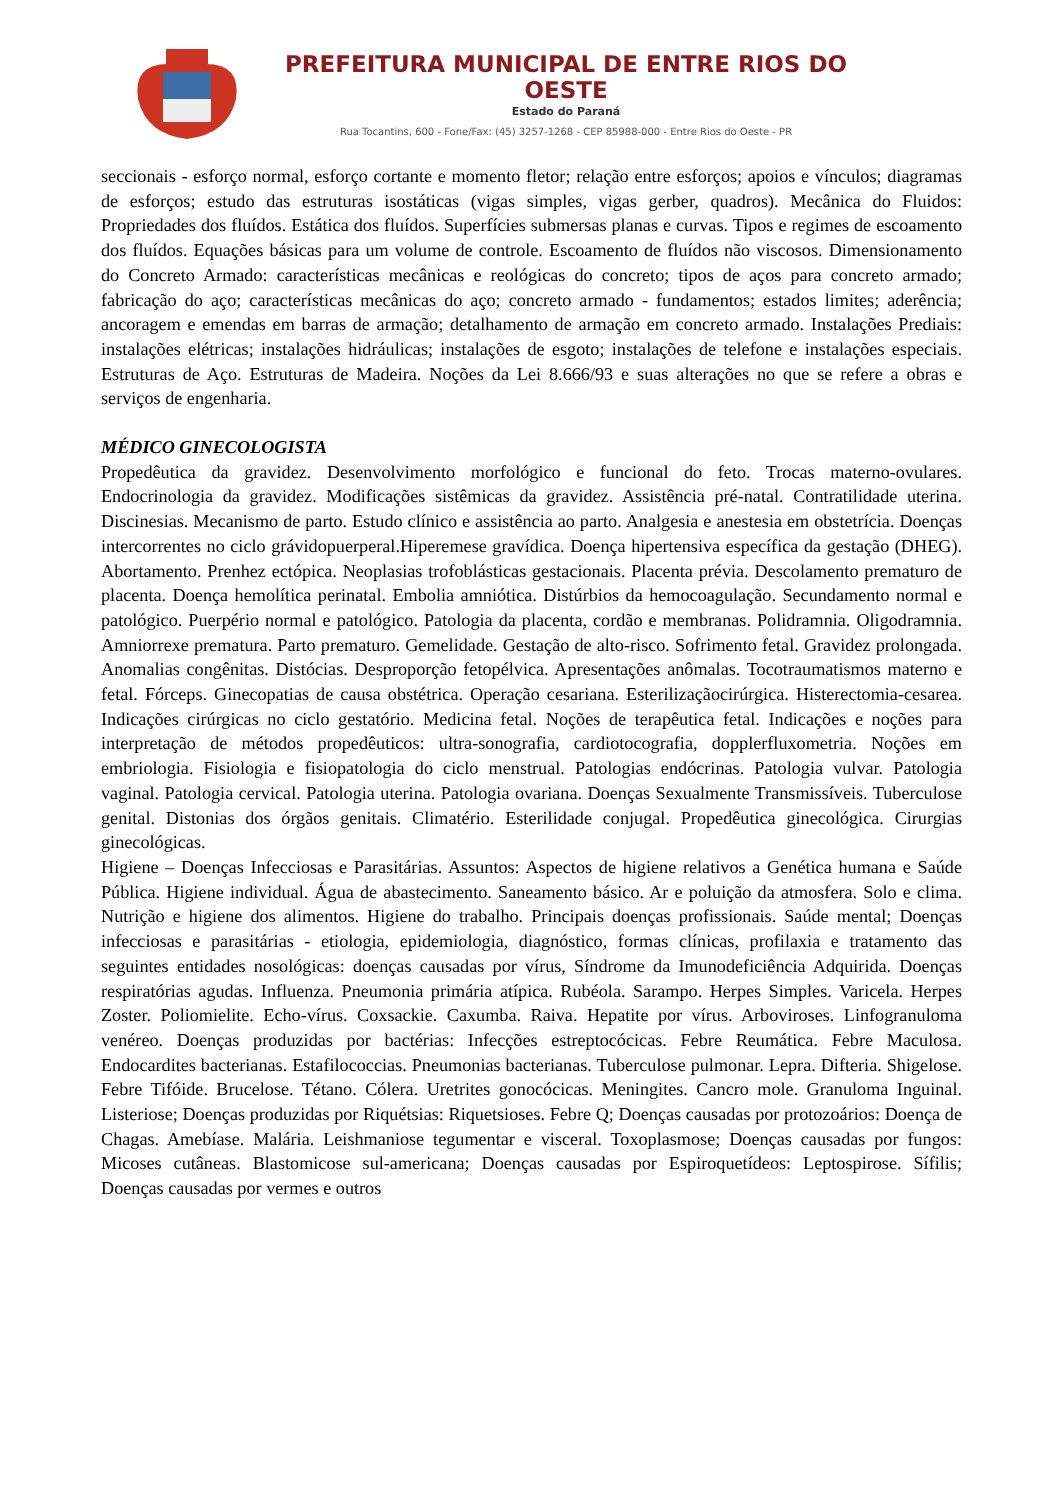PREFEITURA MUNICIPAL DE ENTRE RIOS DO OESTE
Estado do Paraná
Rua Tocantins, 600 - Fone/Fax: (45) 3257-1268 - CEP 85988-000 - Entre Rios do Oeste - PR
seccionais - esforço normal, esforço cortante e momento fletor; relação entre esforços; apoios e vínculos; diagramas de esforços; estudo das estruturas isostáticas (vigas simples, vigas gerber, quadros). Mecânica do Fluidos: Propriedades dos fluídos. Estática dos fluídos. Superfícies submersas planas e curvas. Tipos e regimes de escoamento dos fluídos. Equações básicas para um volume de controle. Escoamento de fluídos não viscosos. Dimensionamento do Concreto Armado: características mecânicas e reológicas do concreto; tipos de aços para concreto armado; fabricação do aço; características mecânicas do aço; concreto armado - fundamentos; estados limites; aderência; ancoragem e emendas em barras de armação; detalhamento de armação em concreto armado. Instalações Prediais: instalações elétricas; instalações hidráulicas; instalações de esgoto; instalações de telefone e instalações especiais. Estruturas de Aço. Estruturas de Madeira. Noções da Lei 8.666/93 e suas alterações no que se refere a obras e serviços de engenharia.
MÉDICO GINECOLOGISTA
Propedêutica da gravidez. Desenvolvimento morfológico e funcional do feto. Trocas materno-ovulares. Endocrinologia da gravidez. Modificações sistêmicas da gravidez. Assistência pré-natal. Contratilidade uterina. Discinesias. Mecanismo de parto. Estudo clínico e assistência ao parto. Analgesia e anestesia em obstetrícia. Doenças intercorrentes no ciclo grávidopuerperal.Hiperemese gravídica. Doença hipertensiva específica da gestação (DHEG). Abortamento. Prenhez ectópica. Neoplasias trofoblásticas gestacionais. Placenta prévia. Descolamento prematuro de placenta. Doença hemolítica perinatal. Embolia amniótica. Distúrbios da hemocoagulação. Secundamento normal e patológico. Puerpério normal e patológico. Patologia da placenta, cordão e membranas. Polidramnia. Oligodramnia. Amniorrexe prematura. Parto prematuro. Gemelidade. Gestação de alto-risco. Sofrimento fetal. Gravidez prolongada. Anomalias congênitas. Distócias. Desproporção fetopélvica. Apresentações anômalas. Tocotraumatismos materno e fetal. Fórceps. Ginecopatias de causa obstétrica. Operação cesariana. Esterilizaçãocirúrgica. Histerectomia-cesarea. Indicações cirúrgicas no ciclo gestatório. Medicina fetal. Noções de terapêutica fetal. Indicações e noções para interpretação de métodos propedêuticos: ultra-sonografia, cardiotocografia, dopplerfluxometria. Noções em embriologia. Fisiologia e fisiopatologia do ciclo menstrual. Patologias endócrinas. Patologia vulvar. Patologia vaginal. Patologia cervical. Patologia uterina. Patologia ovariana. Doenças Sexualmente Transmissíveis. Tuberculose genital. Distonias dos órgãos genitais. Climatério. Esterilidade conjugal. Propedêutica ginecológica. Cirurgias ginecológicas.
Higiene – Doenças Infecciosas e Parasitárias. Assuntos: Aspectos de higiene relativos a Genética humana e Saúde Pública. Higiene individual. Água de abastecimento. Saneamento básico. Ar e poluição da atmosfera. Solo e clima. Nutrição e higiene dos alimentos. Higiene do trabalho. Principais doenças profissionais. Saúde mental; Doenças infecciosas e parasitárias - etiologia, epidemiologia, diagnóstico, formas clínicas, profilaxia e tratamento das seguintes entidades nosológicas: doenças causadas por vírus, Síndrome da Imunodeficiência Adquirida. Doenças respiratórias agudas. Influenza. Pneumonia primária atípica. Rubéola. Sarampo. Herpes Simples. Varicela. Herpes Zoster. Poliomielite. Echo-vírus. Coxsackie. Caxumba. Raiva. Hepatite por vírus. Arboviroses. Linfogranuloma venéreo. Doenças produzidas por bactérias: Infecções estreptocócicas. Febre Reumática. Febre Maculosa. Endocardites bacterianas. Estafilococcias. Pneumonias bacterianas. Tuberculose pulmonar. Lepra. Difteria. Shigelose. Febre Tifóide. Brucelose. Tétano. Cólera. Uretrites gonocócicas. Meningites. Cancro mole. Granuloma Inguinal. Listeriose; Doenças produzidas por Riquétsias: Riquetsioses. Febre Q; Doenças causadas por protozoários: Doença de Chagas. Amebíase. Malária. Leishmaniose tegumentar e visceral. Toxoplasmose; Doenças causadas por fungos: Micoses cutâneas. Blastomicose sul-americana; Doenças causadas por Espiroquetídeos: Leptospirose. Sífilis; Doenças causadas por vermes e outros